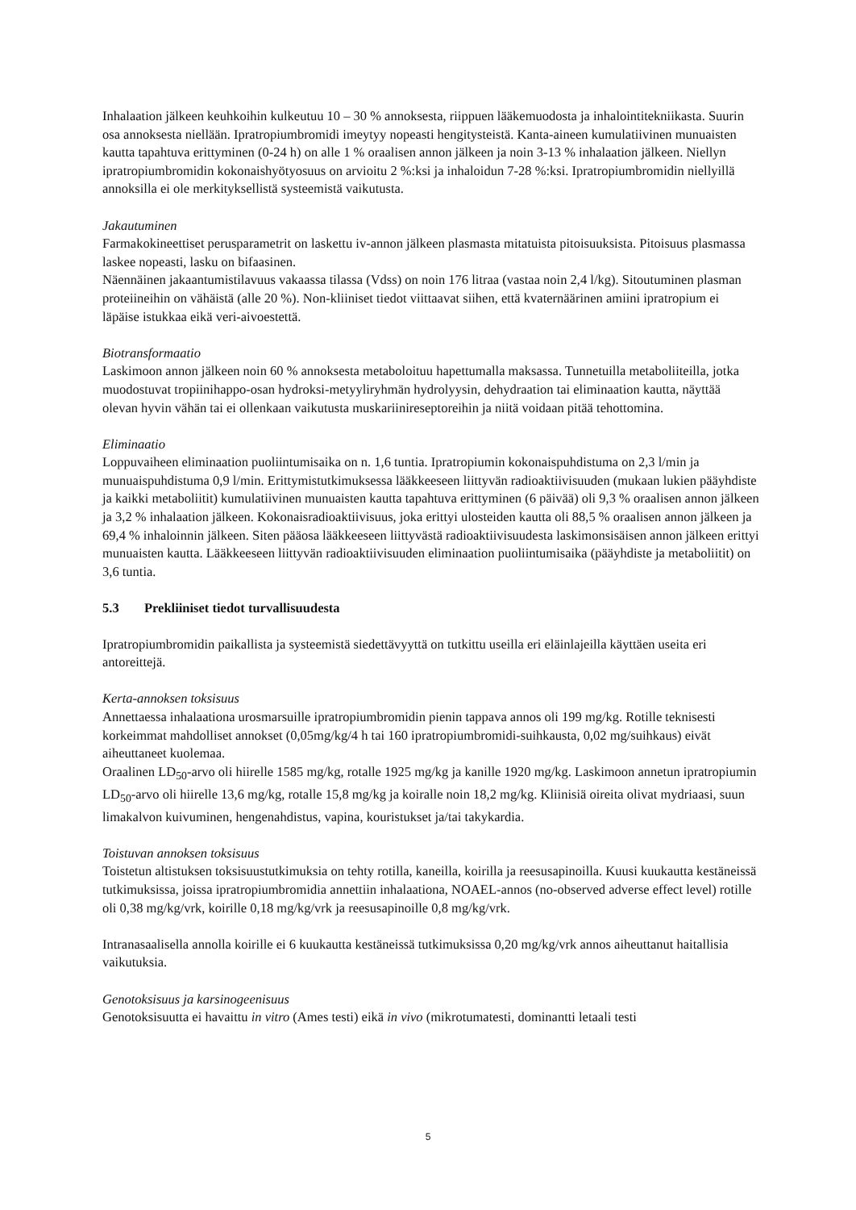Inhalaation jälkeen keuhkoihin kulkeutuu 10 – 30 % annoksesta, riippuen lääkemuodosta ja inhalointitekniikasta. Suurin osa annoksesta niellään. Ipratropiumbromidi imeytyy nopeasti hengitysteistä. Kanta-aineen kumulatiivinen munuaisten kautta tapahtuva erittyminen (0-24 h) on alle 1 % oraalisen annon jälkeen ja noin 3-13 % inhalaation jälkeen. Niellyn ipratropiumbromidin kokonaishyötyosuus on arvioitu 2 %:ksi ja inhaloidun 7-28 %:ksi. Ipratropiumbromidin niellyillä annoksilla ei ole merkityksellistä systeemistä vaikutusta.
Jakautuminen
Farmakokineettiset perusparametrit on laskettu iv-annon jälkeen plasmasta mitatuista pitoisuuksista. Pitoisuus plasmassa laskee nopeasti, lasku on bifaasinen.
Näennäinen jakaantumistilavuus vakaassa tilassa (Vdss) on noin 176 litraa (vastaa noin 2,4 l/kg). Sitoutuminen plasman proteiineihin on vähäistä (alle 20 %). Non-kliiniset tiedot viittaavat siihen, että kvaternäärinen amiini ipratropium ei läpäise istukkaa eikä veri-aivoestettä.
Biotransformaatio
Laskimoon annon jälkeen noin 60 % annoksesta metaboloituu hapettumalla maksassa. Tunnetuilla metaboliiteilla, jotka muodostuvat tropiinihappo-osan hydroksi-metyyliryhmän hydrolyysin, dehydraation tai eliminaation kautta, näyttää olevan hyvin vähän tai ei ollenkaan vaikutusta muskariinireseptoreihin ja niitä voidaan pitää tehottomina.
Eliminaatio
Loppuvaiheen eliminaation puoliintumisaika on n. 1,6 tuntia. Ipratropiumin kokonaispuhdistuma on 2,3 l/min ja munuaispuhdistuma 0,9 l/min. Erittymistutkimuksessa lääkkeeseen liittyvän radioaktiivisuuden (mukaan lukien pääyhdiste ja kaikki metaboliitit) kumulatiivinen munuaisten kautta tapahtuva erittyminen (6 päivää) oli 9,3 % oraalisen annon jälkeen ja 3,2 % inhalaation jälkeen. Kokonaisradioaktiivisuus, joka erittyi ulosteiden kautta oli 88,5 % oraalisen annon jälkeen ja 69,4 % inhaloinnin jälkeen. Siten pääosa lääkkeeseen liittyvästä radioaktiivisuudesta laskimonsisäisen annon jälkeen erittyi munuaisten kautta. Lääkkeeseen liittyvän radioaktiivisuuden eliminaation puoliintumisaika (pääyhdiste ja metaboliitit) on 3,6 tuntia.
5.3 Prekliiniset tiedot turvallisuudesta
Ipratropiumbromidin paikallista ja systeemistä siedettävyyttä on tutkittu useilla eri eläinlajeilla käyttäen useita eri antoreittejä.
Kerta-annoksen toksisuus
Annettaessa inhalaationa urosmarsuille ipratropiumbromidin pienin tappava annos oli 199 mg/kg. Rotille teknisesti korkeimmat mahdolliset annokset (0,05mg/kg/4 h tai 160 ipratropiumbromidi-suihkausta, 0,02 mg/suihkaus) eivät aiheuttaneet kuolemaa.
Oraalinen LD<sub>50</sub>-arvo oli hiirelle 1585 mg/kg, rotalle 1925 mg/kg ja kanille 1920 mg/kg. Laskimoon annetun ipratropiumin LD<sub>50</sub>-arvo oli hiirelle 13,6 mg/kg, rotalle 15,8 mg/kg ja koiralle noin 18,2 mg/kg. Kliinisiä oireita olivat mydriaasi, suun limakalvon kuivuminen, hengenahdistus, vapina, kouristukset ja/tai takykardia.
Toistuvan annoksen toksisuus
Toistetun altistuksen toksisuustutkimuksia on tehty rotilla, kaneilla, koirilla ja reesusapinoilla. Kuusi kuukautta kestäneissä tutkimuksissa, joissa ipratropiumbromidia annettiin inhalaationa, NOAEL-annos (no-observed adverse effect level) rotille oli 0,38 mg/kg/vrk, koirille 0,18 mg/kg/vrk ja reesusapinoille 0,8 mg/kg/vrk.
Intranasaalisella annolla koirille ei 6 kuukautta kestäneissä tutkimuksissa 0,20 mg/kg/vrk annos aiheuttanut haitallisia vaikutuksia.
Genotoksisuus ja karsinogeenisuus
Genotoksisuutta ei havaittu in vitro (Ames testi) eikä in vivo (mikrotumatesti, dominantti letaali testi
5